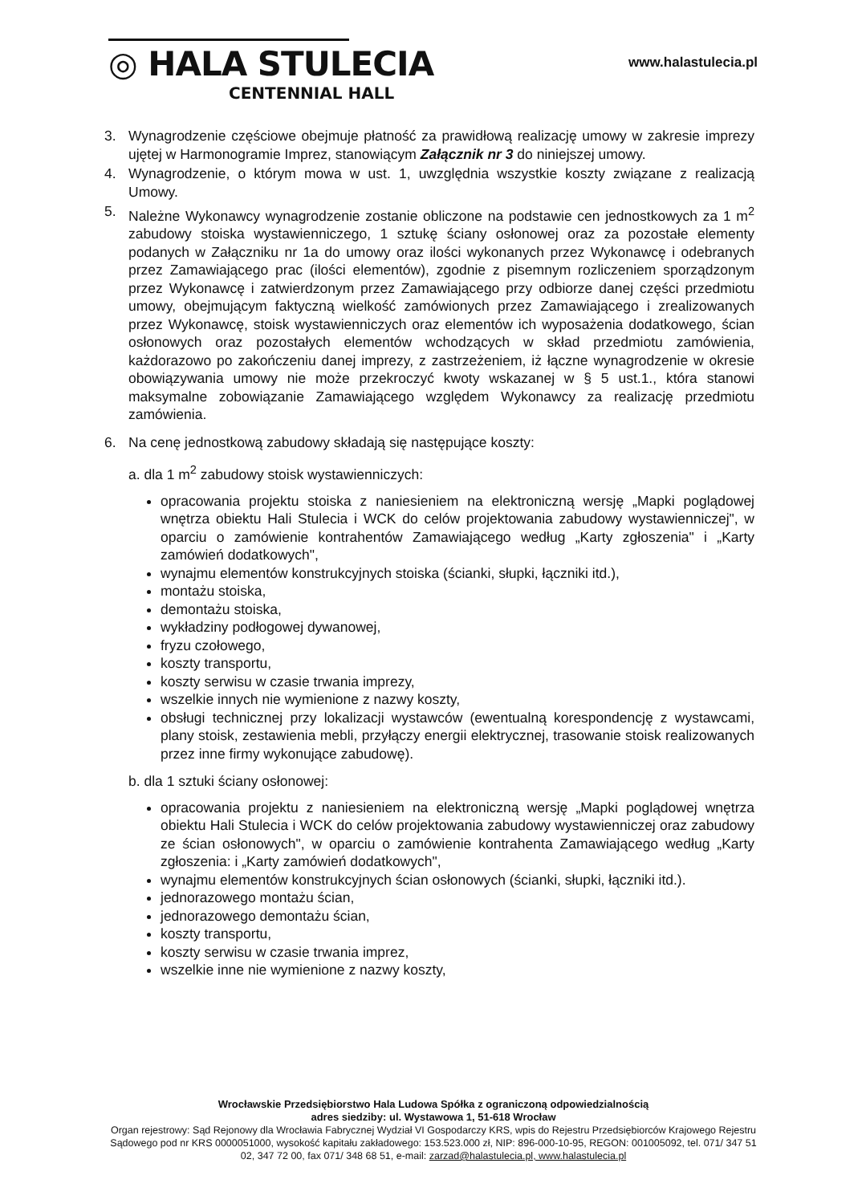◎ HALA STULECIA
CENTENNIAL HALL
www.halastulecia.pl
3. Wynagrodzenie częściowe obejmuje płatność za prawidłową realizację umowy w zakresie imprezy ujętej w Harmonogramie Imprez, stanowiącym Załącznik nr 3 do niniejszej umowy.
4. Wynagrodzenie, o którym mowa w ust. 1, uwzględnia wszystkie koszty związane z realizacją Umowy.
5. Należne Wykonawcy wynagrodzenie zostanie obliczone na podstawie cen jednostkowych za 1 m<sup>2</sup> zabudowy stoiska wystawienniczego, 1 sztukę ściany osłonowej oraz za pozostałe elementy podanych w Załączniku nr 1a do umowy oraz ilości wykonanych przez Wykonawcę i odebranych przez Zamawiającego prac (ilości elementów), zgodnie z pisemnym rozliczeniem sporządzonym przez Wykonawcę i zatwierdzonym przez Zamawiającego przy odbiorze danej części przedmiotu umowy, obejmującym faktyczną wielkość zamówionych przez Zamawiającego i zrealizowanych przez Wykonawcę, stoisk wystawienniczych oraz elementów ich wyposażenia dodatkowego, ścian osłonowych oraz pozostałych elementów wchodzących w skład przedmiotu zamówienia, każdorazowo po zakończeniu danej imprezy, z zastrzeżeniem, iż łączne wynagrodzenie w okresie obowiązywania umowy nie może przekroczyć kwoty wskazanej w § 5 ust.1., która stanowi maksymalne zobowiązanie Zamawiającego względem Wykonawcy za realizację przedmiotu zamówienia.
6. Na cenę jednostkową zabudowy składają się następujące koszty:
a. dla 1 m<sup>2</sup> zabudowy stoisk wystawienniczych:
opracowania projektu stoiska z naniesieniem na elektroniczną wersję „Mapki poglądowej wnętrza obiektu Hali Stulecia i WCK do celów projektowania zabudowy wystawienniczej", w oparciu o zamówienie kontrahentów Zamawiającego według „Karty zgłoszenia" i „Karty zamówień dodatkowych",
wynajmu elementów konstrukcyjnych stoiska (ścianki, słupki, łączniki itd.),
montażu stoiska,
demontażu stoiska,
wykładziny podłogowej dywanowej,
fryzu czołowego,
koszty transportu,
koszty serwisu w czasie trwania imprezy,
wszelkie innych nie wymienione z nazwy koszty,
obsługi technicznej przy lokalizacji wystawców (ewentualną korespondencję z wystawcami, plany stoisk, zestawienia mebli, przyłączy energii elektrycznej, trasowanie stoisk realizowanych przez inne firmy wykonujące zabudowę).
b. dla 1 sztuki ściany osłonowej:
opracowania projektu z naniesieniem na elektroniczną wersję „Mapki poglądowej wnętrza obiektu Hali Stulecia i WCK do celów projektowania zabudowy wystawienniczej oraz zabudowy ze ścian osłonowych", w oparciu o zamówienie kontrahenta Zamawiającego według „Karty zgłoszenia: i „Karty zamówień dodatkowych",
wynajmu elementów konstrukcyjnych ścian osłonowych (ścianki, słupki, łączniki itd.).
jednorazowego montażu ścian,
jednorazowego demontażu ścian,
koszty transportu,
koszty serwisu w czasie trwania imprez,
wszelkie inne nie wymienione z nazwy koszty,
Wrocławskie Przedsiębiorstwo Hala Ludowa Spółka z ograniczoną odpowiedzialnością
adres siedziby: ul. Wystawowa 1, 51-618 Wrocław
Organ rejestrowy: Sąd Rejonowy dla Wrocławia Fabrycznej Wydział VI Gospodarczy KRS, wpis do Rejestru Przedsiębiorców Krajowego Rejestru Sądowego pod nr KRS 0000051000, wysokość kapitału zakładowego: 153.523.000 zł, NIP: 896-000-10-95, REGON: 001005092, tel. 071/ 347 51 02, 347 72 00, fax 071/ 348 68 51, e-mail: zarzad@halastulecia.pl, www.halastulecia.pl